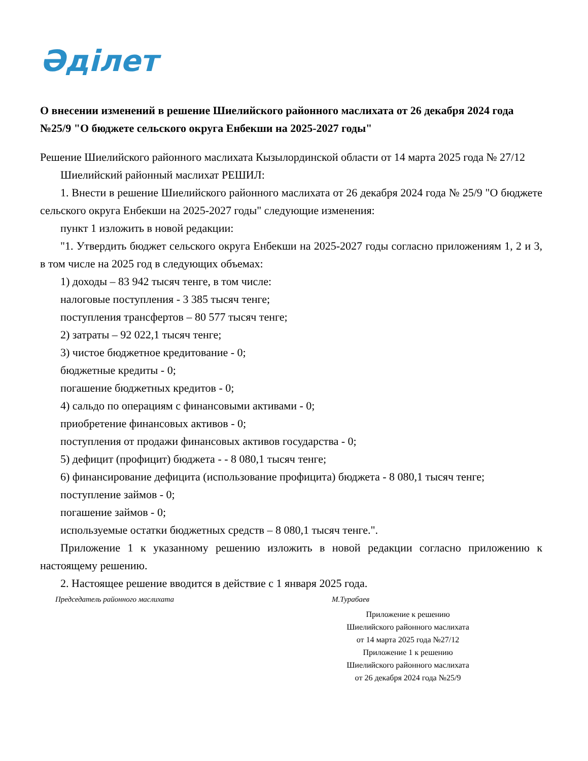Әділет
О внесении изменений в решение Шиелийского районного маслихата от 26 декабря 2024 года №25/9 "О бюджете сельского округа Енбекши на 2025-2027 годы"
Решение Шиелийского районного маслихата Кызылординской области от 14 марта 2025 года № 27/12
Шиелийский районный маслихат РЕШИЛ:
1. Внести в решение Шиелийского районного маслихата от 26 декабря 2024 года № 25/9 "О бюджете сельского округа Енбекши на 2025-2027 годы" следующие изменения:
пункт 1 изложить в новой редакции:
"1. Утвердить бюджет сельского округа Енбекши на 2025-2027 годы согласно приложениям 1, 2 и 3, в том числе на 2025 год в следующих объемах:
1) доходы – 83 942 тысяч тенге, в том числе:
налоговые поступления - 3 385 тысяч тенге;
поступления трансфертов – 80 577 тысяч тенге;
2) затраты – 92 022,1 тысяч тенге;
3) чистое бюджетное кредитование - 0;
бюджетные кредиты - 0;
погашение бюджетных кредитов - 0;
4) сальдо по операциям с финансовыми активами - 0;
приобретение финансовых активов - 0;
поступления от продажи финансовых активов государства - 0;
5) дефицит (профицит) бюджета - - 8 080,1 тысяч тенге;
6) финансирование дефицита (использование профицита) бюджета - 8 080,1 тысяч тенге;
поступление займов - 0;
погашение займов - 0;
используемые остатки бюджетных средств – 8 080,1 тысяч тенге.".
Приложение 1 к указанному решению изложить в новой редакции согласно приложению к настоящему решению.
2. Настоящее решение вводится в действие с 1 января 2025 года.
Председатель районного маслихата М.Турабаев
Приложение к решению
Шиелийского районного маслихата
от 14 марта 2025 года №27/12
Приложение 1 к решению
Шиелийского районного маслихата
от 26 декабря 2024 года №25/9